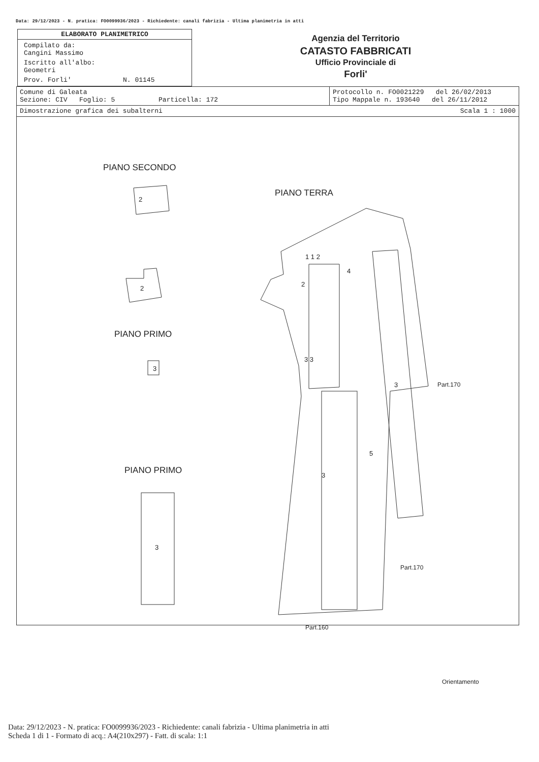Data: 29/12/2023 - N. pratica: FO0099936/2023 - Richiedente: canali fabrizia - Ultima planimetria in atti
ELABORATO PLANIMETRICO
Compilato da:
Cangini Massimo
Iscritto all'albo:
Geometri
Prov. Forli' N. 01145
Agenzia del Territorio
CATASTO FABBRICATI
Ufficio Provinciale di
Forli'
| Comune di Galeata Sezione: CIV Foglio: 5 Particella: 172 | Protocollo n. FO0021229 del 26/02/2013 Tipo Mappale n. 193640 del 26/11/2012 |
| Dimostrazione grafica dei subalterni Scala 1 : 1000 | |
PIANO SECONDO
PIANO TERRA
PIANO PRIMO
PIANO PRIMO
2
2
3
3
2
1 1 2
4
3 3
3
5
3
Part.170
Part.170
Part.160
Orientamento
Data: 29/12/2023 - N. pratica: FO0099936/2023 - Richiedente: canali fabrizia - Ultima planimetria in atti
Scheda 1 di 1 - Formato di acq.: A4(210x297) - Fatt. di scala: 1:1